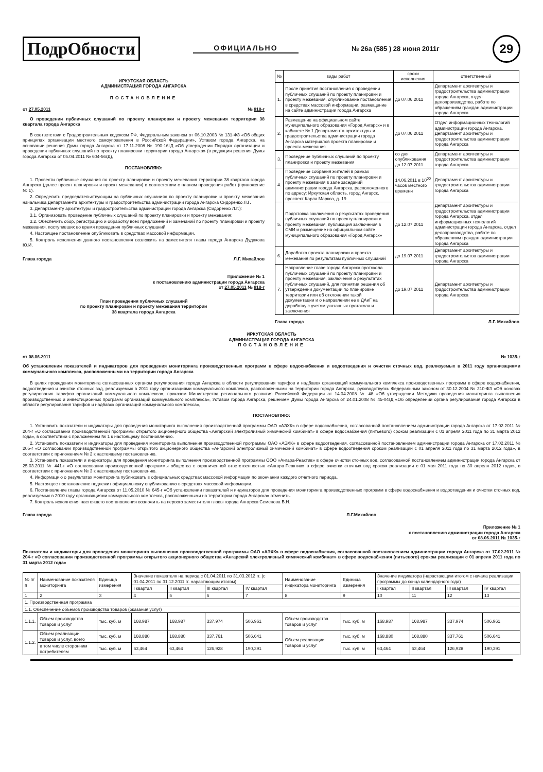ПодрОбности
ОФИЦИАЛЬНО № 26а (585 ) 28 июня 2011г
29
ИРКУТСКАЯ ОБЛАСТЬ
АДМИНИСТРАЦИЯ ГОРОДА АНГАРСКА
ПОСТАНОВЛЕНИЕ
от 27.05.2011 № 918-г
О проведении публичных слушаний по проекту планировки и проекту межевания территории 38 квартала города Ангарска
В соответствии с Градостроительным кодексом РФ, Федеральным законом от 06.10.2003 № 131-ФЗ «Об общих принципах организации местного самоуправления в Российской Федерации», Уставом города Ангарска, на основании решения Думы города Ангарска от 17.11.2008 № 190-16гД «Об утверждении Порядка организации и проведения публичных слушаний по проекту планировки территории города Ангарска» (в редакции решения Думы города Ангарска от 05.04.2011 № 604-56гД),
ПОСТАНОВЛЯЮ:
1. Провести публичные слушания по проекту планировки и проекту межевания территории 38 квартала города Ангарска (далее проект планировки и проект межевания) в соответствии с планом проведения работ (приложение № 1).
2. Определить председательствующим на публичных слушаниях по проекту планировки и проекту межевания начальника Департамента архитектуры и градостроительства администрации города Ангарска Сидоренко Л.Г.
3. Департаменту архитектуры и градостроительства администрации города Ангарска (Сидоренко Л.Г.):
3.1. Организовать проведение публичных слушаний по проекту планировки и проекту межевания;
3.2. Обеспечить сбор, регистрацию и обработку всех предложений и замечаний по проекту планировки и проекту межевания, поступивших во время проведения публичных слушаний.
4. Настоящее постановление опубликовать в средствах массовой информации.
5. Контроль исполнения данного постановления возложить на заместителя главы города Ангарска Дудакова Ю.И.
Глава города Л.Г. Михайлов
Приложение № 1
к постановлению администрации города Ангарска
от 27.05.2011 № 918-г
План проведения публичных слушаний
по проекту планировки и проекту межевания территории
38 квартала города Ангарска
| № | виды работ | сроки исполнения | ответственный |
| --- | --- | --- | --- |
| 1. | После принятия постановления о проведении публичных слушаний по проекту планировки и проекту межевания, опубликование постановления в средствах массовой информации, размещение на сайте администрации города Ангарска | до 07.06.2011 | Департамент архитектуры и градостроительства администрации города Ангарска, отдел делопроизводства, работе по обращениям граждан администрации города Ангарска |
| 2. | Размещение на официальном сайте муниципального образования «Город Ангарск» и в кабинете № 1 Департамента архитектуры и градостроительства администрации города Ангарска материалов проекта планировки и проекта межевания | до 07.06.2011 | Отдел информационных технологий администрации города Ангарска, Департамент архитектуры и градостроительства администрации города Ангарска |
| 3. | Проведение публичных слушаний по проекту планировки и проекту межевания | со дня опубликования до 12.07.2011 | Департамент архитектуры и градостроительства администрации города Ангарска |
| 4. | Проведение собрания жителей в рамках публичных слушаний по проекту планировки и проекту межевания в зале заседаний администрации города Ангарска, расположенного по адресу: Иркутская область, город Ангарск, проспект Карла Маркса, д. 19 | 14.06.2011 в 10<sup>00</sup> часов местного времени | Департамент архитектуры и градостроительства администрации города Ангарска |
| 5. | Подготовка заключения о результатах проведения публичных слушаний по проекту планировки и проекту межевания, публикация заключения в СМИ и размещение на официальном сайте муниципального образования «Город Ангарск» | до 12.07.2011 | Департамент архитектуры и градостроительства администрации города Ангарска, отдел информационных технологий администрации города Ангарска, отдел делопроизводства, работе по обращениям граждан администрации города Ангарска |
| 6. | Доработка проекта планировки и проекта межевания по результатам публичных слушаний | до 19.07.2011 | Департамент архитектуры и градостроительства администрации города Ангарска |
| 7. | Направление главе города Ангарска протокола публичных слушаний по проекту планировки и проекту межевания, заключения о результатах публичных слушаний, для принятия решения об утверждении документации по планировке территории или об отклонении такой документации и о направлении ее в ДАиГ на доработку с учетом указанных протокола и заключения | до 19.07.2011 | Департамент архитектуры и градостроительства администрации города Ангарска |
Глава города Л.Г. Михайлов
ИРКУТСКАЯ ОБЛАСТЬ
АДМИНИСТРАЦИЯ ГОРОДА АНГАРСКА
ПОСТАНОВЛЕНИЕ
от 08.06.2011 № 1035-г
Об установлении показателей и индикаторов для проведения мониторинга производственных программ в сфере водоснабжения и водоотведения и очистки сточных вод, реализуемых в 2011 году организациями коммунального комплекса, расположенными на территории города Ангарска
В целях проведения мониторинга согласованных органом регулирования города Ангарска в области регулирования тарифов и надбавок организаций коммунального комплекса производственных программ в сфере водоснабжения, водоотведения и очистки сточных вод, реализуемых в 2011 году организациями коммунального комплекса, расположенными на территории города Ангарска, руководствуясь Федеральным законом от 30.12.2004 № 210-ФЗ «Об основах регулирования тарифов организаций коммунального комплекса», приказом Министерства регионального развития Российской Федерации от 14.04.2008 № 48 «Об утверждении Методики проведения мониторинга выполнения производственных и инвестиционных программ организаций коммунального комплекса», Уставом города Ангарска, решением Думы города Ангарска от 24.01.2008 № 45-04гД «Об определении органа регулирования города Ангарска в области регулирования тарифов и надбавок организаций коммунального комплекса»,
ПОСТАНОВЛЯЮ:
1. Установить показатели и индикаторы для проведения мониторинга выполнения производственной программы ОАО «АЭХК» в сфере водоснабжения, согласованной постановлением администрации города Ангарска от 17.02.2011 № 204-г «О согласовании производственной программы открытого акционерного общества «Ангарский электролизный химический комбинат» в сфере водоснабжения (питьевого) сроком реализации с 01 апреля 2011 года по 31 марта 2012 года», в соответствии с приложением № 1 к настоящему постановлению.
2. Установить показатели и индикаторы для проведения мониторинга выполнения производственной программы ОАО «АЭХК» в сфере водоотведения, согласованной постановлением администрации города Ангарска от 17.02.2011 № 205-г «О согласовании производственной программы открытого акционерного общества «Ангарский электролизный химический комбинат» в сфере водоотведения сроком реализации с 01 апреля 2011 года по 31 марта 2012 года», в соответствии с приложением № 2 к настоящему постановлению.
3. Установить показатели и индикаторы для проведения мониторинга выполнения производственной программы ООО «Ангара-Реактив» в сфере очистки сточных вод, согласованной постановлением администрации города Ангарска от 25.03.2011 № 441-г «О согласовании производственной программы общества с ограниченной ответственностью «Ангара-Реактив» в сфере очистки сточных вод сроком реализации с 01 мая 2011 года по 30 апреля 2012 года», в соответствии с приложением № 3 к настоящему постановлению.
4. Информацию о результатах мониторинга публиковать в официальных средствах массовой информации по окончании каждого отчетного периода.
5. Настоящее постановление подлежит официальному опубликованию в средствах массовой информации.
6. Постановление главы города Ангарска от 11.05.2010 № 645-г «Об установлении показателей и индикаторов для проведения мониторинга производственных программ в сфере водоснабжения и водоотведения и очистки сточных вод, реализуемых в 2010 году организациями коммунального комплекса, расположенными на территории города Ангарска» отменить.
7. Контроль исполнения настоящего постановления возложить на первого заместителя главы города Ангарска Семенова В.Н.
Глава города Л.Г.Михайлов
Приложение № 1
к постановлению администрации города Ангарска
от 08.06.2011 № 1035-г
Показатели и индикаторы для проведения мониторинга выполнения производственной программы ОАО «АЭХК» в сфере водоснабжения, согласованной постановлением администрации города Ангарска от 17.02.2011 № 204-г «О согласовании производственной программы открытого акционерного общества «Ангарский электролизный химический комбинат» в сфере водоснабжения (питьевого) сроком реализации с 01 апреля 2011 года по 31 марта 2012 года»
| № п/п | Наименование показателя мониторинга | Единица измерения | Значение показателя на период с 01.04.2011 по 31.03.2012 гг. (с 01.04.2011 по 31.12.2011 гг. нарастающим итогом) | | | | Наименование индикатора мониторинга | Единица измерения | Значение индикатора (нарастающим итогом с начала реализации программы до конца календарного года) | | | |
| --- | --- | --- | --- | --- | --- | --- | --- | --- | --- | --- | --- | --- |
| | | | I квартал | II квартал | III квартал | IV квартал | | | I квартал | II квартал | III квартал | IV квартал |
| 1 | 2 | 3 | 4 | 5 | 6 | 7 | 8 | 9 | 10 | 11 | 12 | 13 |
| 1. Производственная программа | | | | | | | | | | | | |
| 1.1. Обеспечение объемов производства товаров (оказания услуг) | | | | | | | | | | | | |
| 1.1.1. | Объем производства товаров и услуг | тыс. куб. м | 168,987 | 168,987 | 337,974 | 506,961 | Объем производства товаров и услуг | тыс. куб. м | 168,987 | 168,987 | 337,974 | 506,961 |
| 1.1.2. | Объем реализации товаров и услуг, всего | тыс. куб. м | 168,880 | 168,880 | 337,761 | 506,641 | Объем реализации товаров и услуг | тыс. куб. м | 168,880 | 168,880 | 337,761 | 506,641 |
| | в том числе сторонним потребителям | тыс. куб. м | 63,464 | 63,464 | 126,928 | 190,391 | | тыс. куб. м | 63,464 | 63,464 | 126,928 | 190,391 |